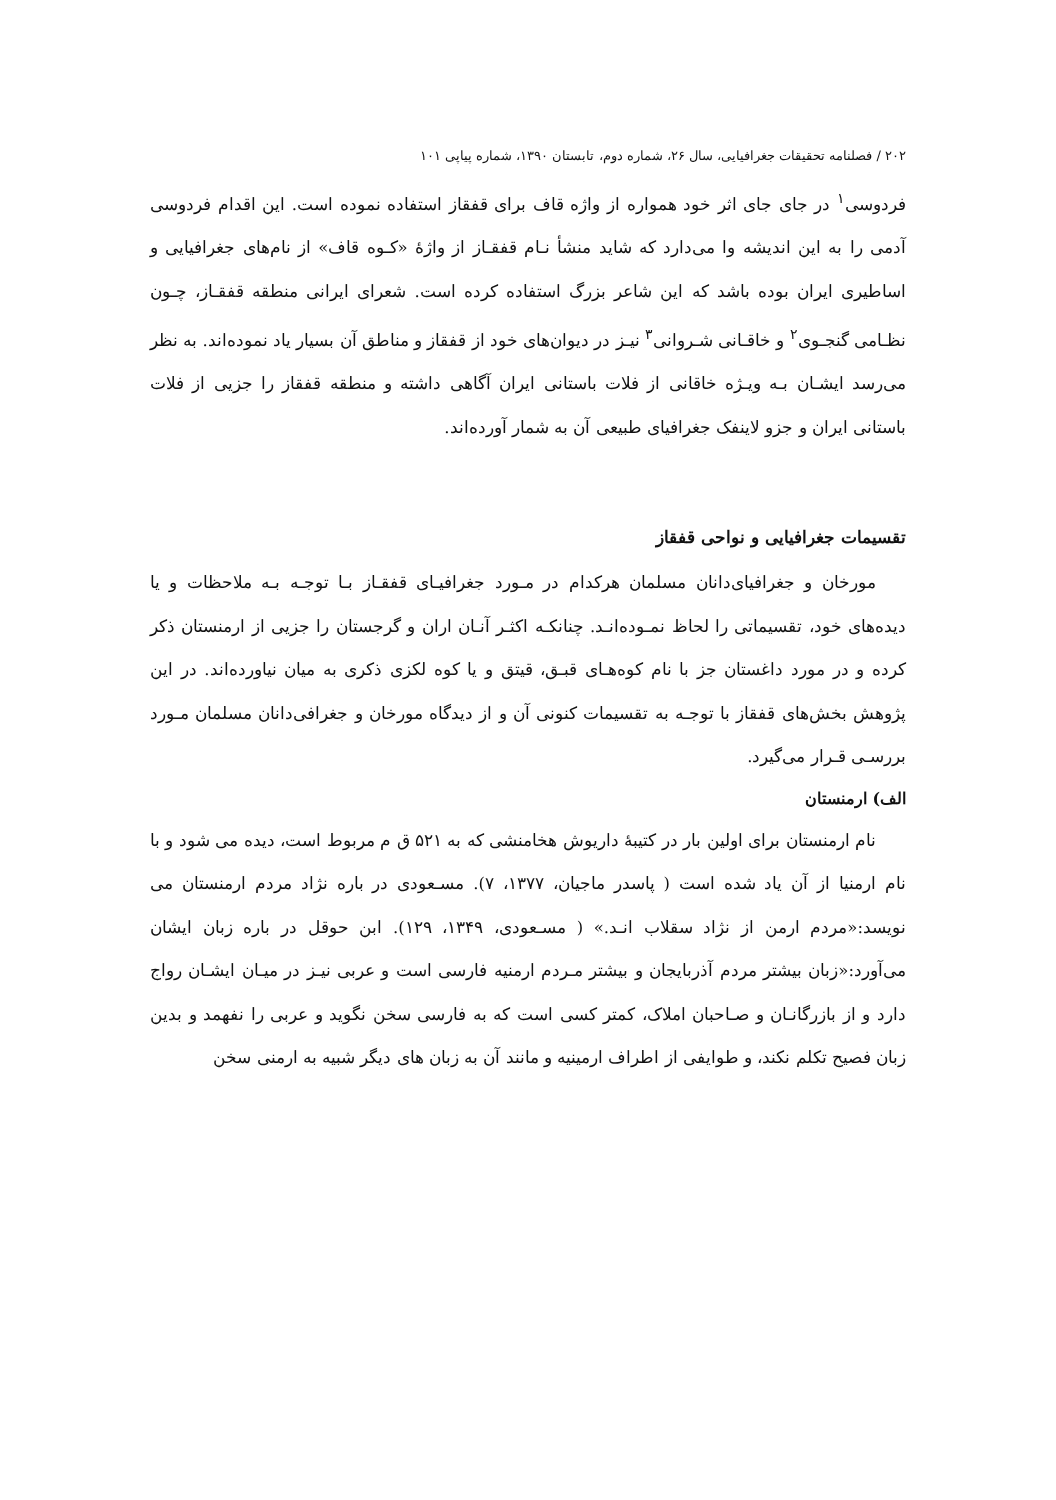۲۰۲ / فصلنامه تحقیقات جغرافیایی، سال ۲۶، شماره دوم، تابستان ۱۳۹۰، شماره پیاپی ۱۰۱
فردوسی<sup>۱</sup> در جای جای اثر خود همواره از واژه قاف برای قفقاز استفاده نموده است. این اقدام فردوسی آدمی را به این اندیشه وا می‌دارد که شاید منشأ نـام قفقـاز از واژهٔ «کـوه قاف» از نام‌های جغرافیایی و اساطیری ایران بوده باشد که این شاعر بزرگ استفاده کرده است. شعرای ایرانی منطقه قفقـاز، چـون نظـامی گنجـوی<sup>۲</sup> و خاقـانی شـروانی<sup>۳</sup> نیـز در دیوان‌های خود از قفقاز و مناطق آن بسیار یاد نموده‌اند. به نظر می‌رسد ایشـان بـه ویـژه خاقانی از فلات باستانی ایران آگاهی داشته و منطقه قفقاز را جزیی از فلات باستانی ایران و جزو لاینفک جغرافیای طبیعی آن به شمار آورده‌اند.
تقسیمات جغرافیایی و نواحی قفقاز
مورخان و جغرافیای‌دانان مسلمان هرکدام در مـورد جغرافیـای قفقـاز بـا توجـه بـه ملاحظات و یا دیده‌های خود، تقسیماتی را لحاظ نمـوده‌انـد. چنانکـه اکثـر آنـان اران و گرجستان را جزیی از ارمنستان ذکر کرده و در مورد داغستان جز با نام کوه‌هـای قبـق، قیتق و یا کوه لکزی ذکری به میان نیاورده‌اند. در این پژوهش بخش‌های قفقاز با توجـه به تقسیمات کنونی آن و از دیدگاه مورخان و جغرافی‌دانان مسلمان مـورد بررسـی قـرار می‌گیرد.
الف) ارمنستان
نام ارمنستان برای اولین بار در کتیبهٔ داریوش هخامنشی که به ۵۲۱ ق م مربوط است، دیده می شود و با نام ارمنیا از آن یاد شده است ( پاسدر ماجیان، ۱۳۷۷، ۷). مسـعودی در باره نژاد مردم ارمنستان می نویسد:«مردم ارمن از نژاد سقلاب انـد.» ( مسـعودی، ۱۳۴۹، ۱۲۹). ابن حوقل در باره زبان ایشان می‌آورد:«زبان بیشتر مردم آذربایجان و بیشتر مـردم ارمنیه فارسی است و عربی نیـز در میـان ایشـان رواج دارد و از بازرگانـان و صـاحبان املاک، کمتر کسی است که به فارسی سخن نگوید و عربی را نفهمد و بدین زبان فصیح تکلم نکند، و طوایفی از اطراف ارمینیه و مانند آن به زبان های دیگر شبیه به ارمنی سخن